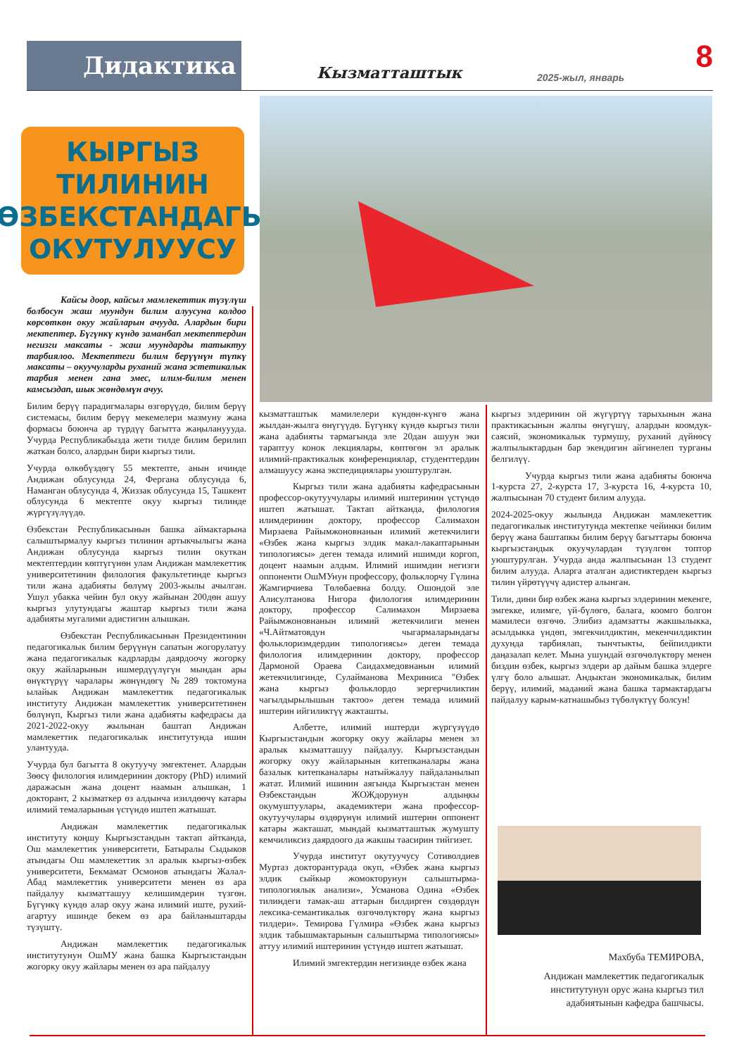Дидактика
Кызматташтык
2025-жыл, январь
8
КЫРГЫЗ ТИЛИНИН ӨЗБЕКСТАНДАГЫ ОКУТУЛУУСУ
Кайсы доор, кайсыл мамлекеттик түзүлүш болбосун жаш муундун билим алуусуна колдоо көрсөткөн окуу жайларын ачууда. Алардын бири мектептер. Бүгүнкү күндө заманбап мектептердин негизги максаты - жаш муундарды татыктуу тарбиялоо. Мектептеги билим берүүнүн түпкү максаты – окуучуларды руханий жана эстетикалык тарбия менен гана эмес, илим-билим менен камсыздап, шык жөндөмүн ачуу.
Билим берүү парадигмалары өзгөрүүдө, билим берүү системасы, билим берүү мекемелери мазмуну жана формасы боюнча ар түрдүү багытта жаңылануууда. Учурда Республикабызда жети тилде билим берилип жаткан болсо, алардын бири кыргыз тили.
Учурда өлкөбүздөгү 55 мектепте, анын ичинде Андижан облусунда 24, Фергана облусунда 6, Наманган облусунда 4, Жиззак облусунда 15, Ташкент облусунда 6 мектепте окуу кыргыз тилинде жүргүзүлүүдө.
Өзбекстан Республикасынын башка аймактарына салыштырмалуу кыргыз тилинин артыкчылыгы жана Андижан облусунда кыргыз тилин окуткан мектептердин көптүгүнөн улам Андижан мамлекеттик университетинин филология факультетинде кыргыз тили жана адабияты бөлүмү 2003-жылы ачылган. Ушул убакка чейин бул окуу жайынан 200дөн ашуу кыргыз улутундагы жаштар кыргыз тили жана адабияты мугалими адистигин алышкан.
Өзбекстан Республикасынын Президентинин педагогикалык билим берүүнүн сапатын жогорулатуу жана педагогикалык кадрларды даярдоочу жогорку окуу жайларынын ишмердүүлүгүн мындан ары өнүктүрүү чаралары жөнүндөгү №289 токтомуна ылайык Андижан мамлекеттик педагогикалык институту Андижан мамлекеттик университетинен бөлүнүп, Кыргыз тили жана адабияты кафедрасы да 2021-2022-окуу жылынан баштап Андижан мамлекеттик педагогикалык институтунда ишин улантууда.
Учурда бул багытта 8 окутуучу эмгектенет. Алардын 3өөсү филология илимдеринин доктору (PhD) илимий даражасын жана доцент наамын алышкан, 1 докторант, 2 кызматкер өз алдынча изилдөөчү катары илимий темаларынын үстүндө иштеп жатышат.
Андижан мамлекеттик педагогикалык институту коңшу Кыргызстандын тактап айтканда, Ош мамлекеттик университети, Батыралы Сыдыков атындагы Ош мамлекеттик эл аралык кыргыз-өзбек университети, Бекмамат Осмонов атындагы Жалал-Абад мамлекеттик университети менен өз ара пайдалуу кызматташуу келишимдерин түзгөн. Бүгүнкү күндө алар окуу жана илимий иште, рухий-агартуу ишинде бекем өз ара байланыштарды түзүштү.
Андижан мамлекеттик педагогикалык институтунун ОшМУ жана башка Кыргызстандын жогорку окуу жайлары менен өз ара пайдалуу
кызматташтык мамилелери күндөн-күнгө жана жылдан-жылга өнүгүүдө. Бүгүнкү күндө кыргыз тили жана адабияты тармагында эле 20дан ашуун эки тараптуу конок лекциялары, көптөгөн эл аралык илимий-практикалык конференциялар, студенттердин алмашуусу жана экспедициялары уюштурулган.
Кыргыз тили жана адабияты кафедрасынын профессор-окутуучулары илимий иштеринин үстүндө иштеп жатышат. Тактап айтканда, филология илимдеринин доктору, профессор Салимахон Мирзаева Райымжоновнанын илимий жетекчилиги «Өзбек жана кыргыз элдик макал-лакаптарынын типологиясы» деген темада илимий ишимди коргоп, доцент наамын алдым. Илимий ишимдин негизги оппоненти ОшМУнун профессору, фольклорчу Гүлина Жамгирчиева Төлөбаевна болду. Ошондой эле Алисултанова Нигора филология илимдеринин доктору, профессор Салимахон Мирзаева Райымжоновнанын илимий жетекчилиги менен «Ч.Айтматовдун чыгармаларындагы фольклоризмдердин типологиясы» деген темада филология илимдеринин доктору, профессор Дармоной Ораева Саидахмедовнанын илимий жетекчилигинде, Сулайманова Мехриниса "Өзбек жана кыргыз фольклордо зергерчиликтин чагылдырылышын тактоо» деген темада илимий иштерин ийгиликтүү жакташты.
Албетте, илимий иштерди жүргүзүүдө Кыргызстандын жогорку окуу жайлары менен эл аралык кызматташуу пайдалуу. Кыргызстандын жогорку окуу жайларынын китепканалары жана базалык китепканалары натыйжалуу пайдаланылып жатат. Илимий ишинин аягында Кыргызстан менен Өзбекстандын ЖОЖдорунун алдыңкы окумуштуулары, академиктери жана профессор-окутуучулары өздөрүнүн илимий иштерин оппонент катары жакташат, мындай кызматташтык жумушту кемчиликсиз даярдоого да жакшы таасирин тийгизет.
Учурда институт окутуучусу Сотиволдиев Муртаз докторантурада окуп, «Өзбек жана кыргыз элдик сыйкыр жомокторунун салыштырма-типологиялык анализи», Усманова Одина «Өзбек тилиндеги тамак-аш аттарын билдирген сөздөрдүн лексика-семантикалык өзгөчөлүктөрү жана кыргыз тилдери». Темирова Гүлмира «Өзбек жана кыргыз элдик табышмактарынын салыштырма типологиясы» аттуу илимий иштеринин үстүндө иштеп жатышат.
Илимий эмгектердин негизинде өзбек жана
кыргыз элдеринин ой жүгүртүү тарыхынын жана практикасынын жалпы өнүгүшү, алардын коомдук-саясий, экономикалык турмушу, руханий дүйнөсү жалпылыктардын бар экендигин айгинелеп турганы белгилүү.
Учурда кыргыз тили жана адабияты боюнча 1-курста 27, 2-курста 17, 3-курста 16, 4-курста 10, жалпысынан 70 студент билим алууда.
2024-2025-окуу жылында Андижан мамлекеттик педагогикалык институтунда мектепке чейинки билим берүү жана баштапкы билим берүү багыттары боюнча кыргызстандык окуучулардан түзүлгөн топтор уюштурулган. Учурда анда жалпысынан 13 студент билим алууда. Аларга аталган адистиктерден кыргыз тилин үйрөтүүчү адистер алынган.
Тили, дини бир өзбек жана кыргыз элдеринин мекенге, эмгекке, илимге, үй-бүлөгө, балага, коомго болгон мамилеси өзгөчө. Элибиз адамзатты жакшылыкка, асылдыкка үндөп, эмгекчилдиктин, мекенчилдиктин духунда тарбиялап, тынчтыкты, бейпилдикти даңазалап келет. Мына ушундай өзгөчөлүктөрү менен биздин өзбек, кыргыз элдери ар дайым башка элдерге үлгү боло алышат. Андыктан экономикалык, билим берүү, илимий, маданий жана башка тармактардагы пайдалуу карым-катнашыбыз түбөлүктүү болсун!
Махбуба ТЕМИРОВА,
Андижан мамлекеттик педагогикалык институтунун орус жана кыргыз тил адабиятынын кафедра башчысы.